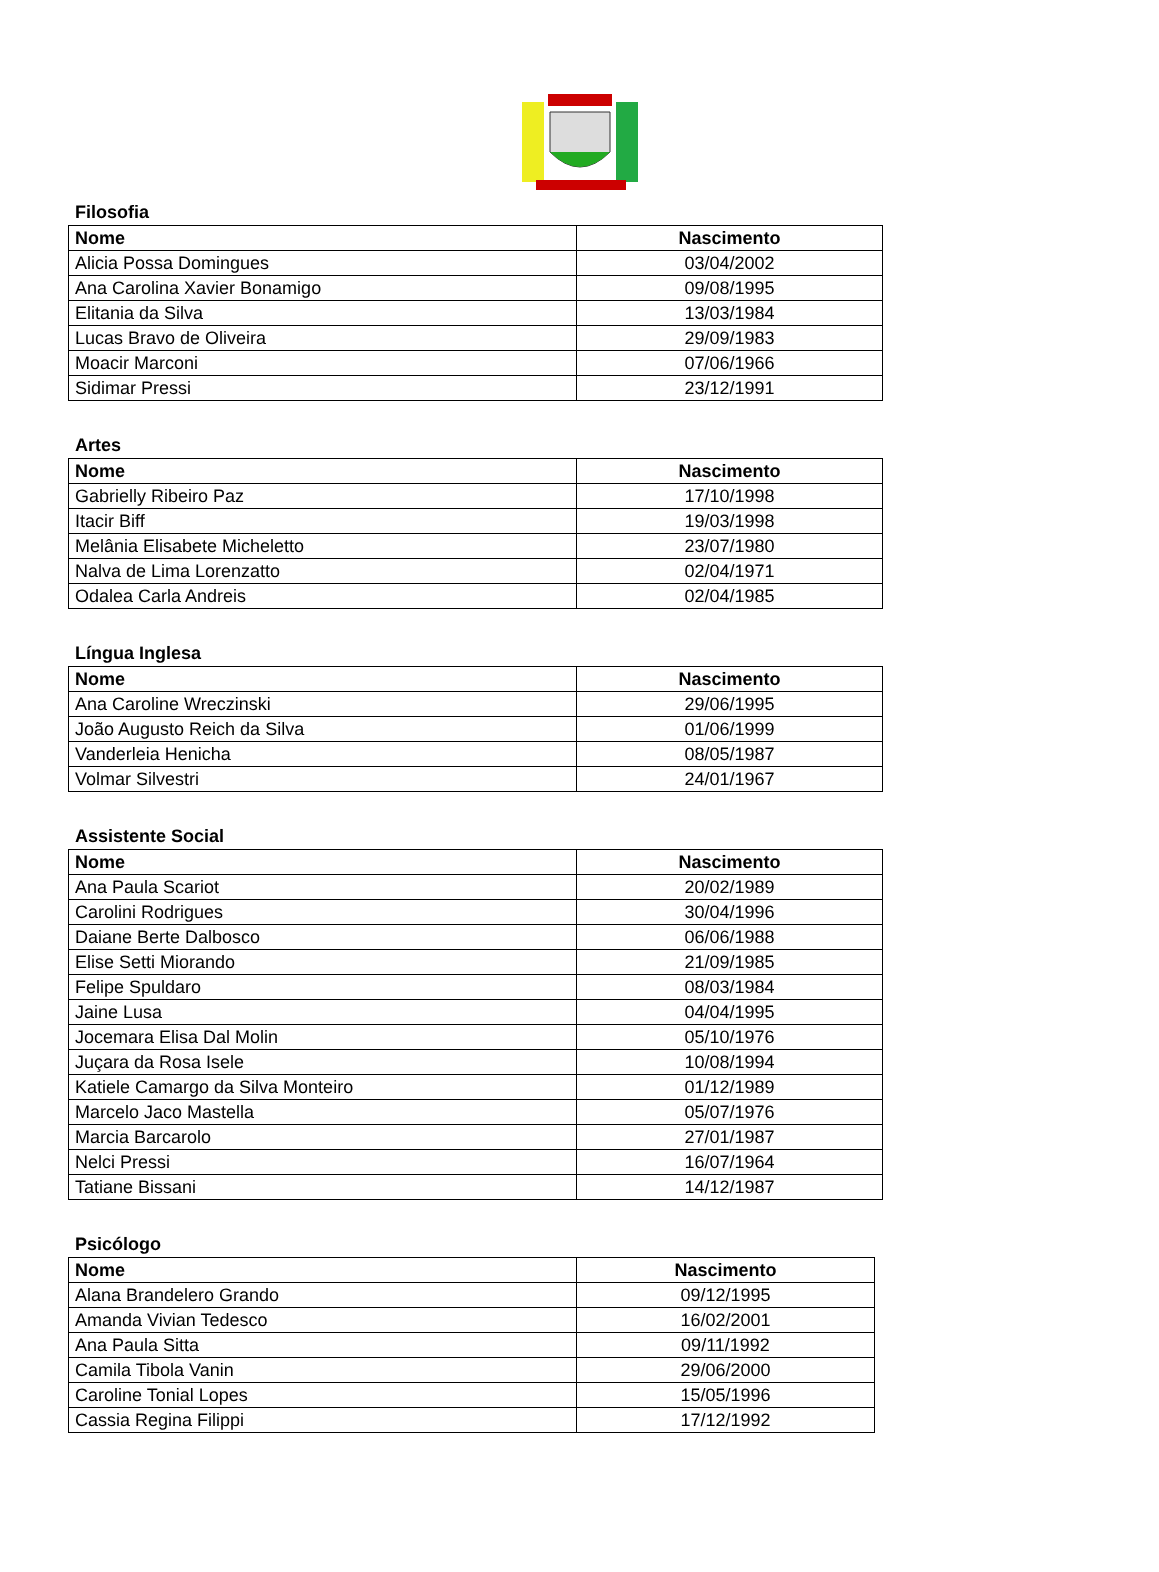Filosofia
| Nome | Nascimento |
| --- | --- |
| Alicia Possa Domingues | 03/04/2002 |
| Ana Carolina Xavier Bonamigo | 09/08/1995 |
| Elitania da Silva | 13/03/1984 |
| Lucas Bravo de Oliveira | 29/09/1983 |
| Moacir Marconi | 07/06/1966 |
| Sidimar Pressi | 23/12/1991 |
Artes
| Nome | Nascimento |
| --- | --- |
| Gabrielly Ribeiro Paz | 17/10/1998 |
| Itacir Biff | 19/03/1998 |
| Melânia Elisabete Micheletto | 23/07/1980 |
| Nalva de Lima Lorenzatto | 02/04/1971 |
| Odalea Carla Andreis | 02/04/1985 |
Língua Inglesa
| Nome | Nascimento |
| --- | --- |
| Ana Caroline Wreczinski | 29/06/1995 |
| João Augusto Reich da Silva | 01/06/1999 |
| Vanderleia Henicha | 08/05/1987 |
| Volmar Silvestri | 24/01/1967 |
Assistente Social
| Nome | Nascimento |
| --- | --- |
| Ana Paula Scariot | 20/02/1989 |
| Carolini Rodrigues | 30/04/1996 |
| Daiane Berte Dalbosco | 06/06/1988 |
| Elise Setti Miorando | 21/09/1985 |
| Felipe Spuldaro | 08/03/1984 |
| Jaine Lusa | 04/04/1995 |
| Jocemara Elisa Dal Molin | 05/10/1976 |
| Juçara da Rosa Isele | 10/08/1994 |
| Katiele Camargo da Silva Monteiro | 01/12/1989 |
| Marcelo Jaco Mastella | 05/07/1976 |
| Marcia Barcarolo | 27/01/1987 |
| Nelci Pressi | 16/07/1964 |
| Tatiane Bissani | 14/12/1987 |
Psicólogo
| Nome | Nascimento |
| --- | --- |
| Alana Brandelero Grando | 09/12/1995 |
| Amanda Vivian Tedesco | 16/02/2001 |
| Ana Paula Sitta | 09/11/1992 |
| Camila Tibola Vanin | 29/06/2000 |
| Caroline Tonial Lopes | 15/05/1996 |
| Cassia Regina Filippi | 17/12/1992 |